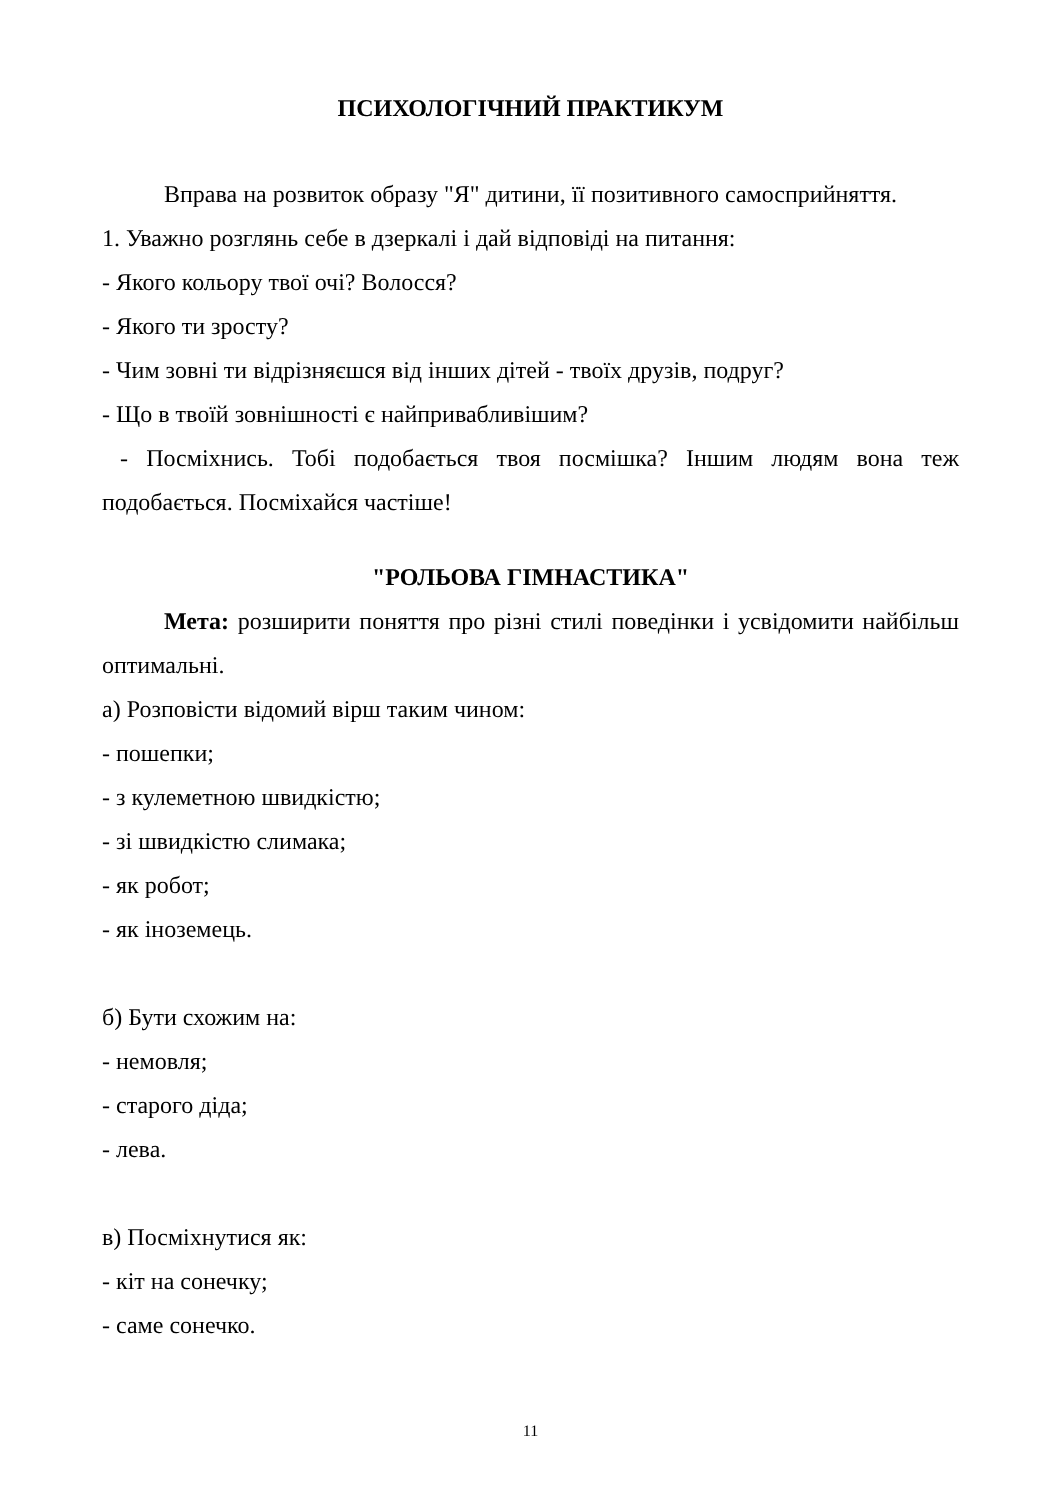ПСИХОЛОГІЧНИЙ ПРАКТИКУМ
Вправа на розвиток образу "Я" дитини, її позитивного самосприйняття.
1. Уважно розглянь себе в дзеркалі і дай відповіді на питання:
- Якого кольору твої очі? Волосся?
- Якого ти зросту?
- Чим зовні ти відрізняєшся від інших дітей - твоїх друзів, подруг?
- Що в твоїй зовнішності є найпривабливішим?
- Посміхнись. Тобі подобається твоя посмішка? Іншим людям вона теж подобається. Посміхайся частіше!
"РОЛЬОВА ГІМНАСТИКА"
Мета: розширити поняття про різні стилі поведінки і усвідомити найбільш оптимальні.
а) Розповісти відомий вірш таким чином:
- пошепки;
- з кулеметною швидкістю;
- зі швидкістю слимака;
- як робот;
- як іноземець.
б) Бути схожим на:
- немовля;
- старого діда;
- лева.
в) Посміхнутися як:
- кіт на сонечку;
- саме сонечко.
11